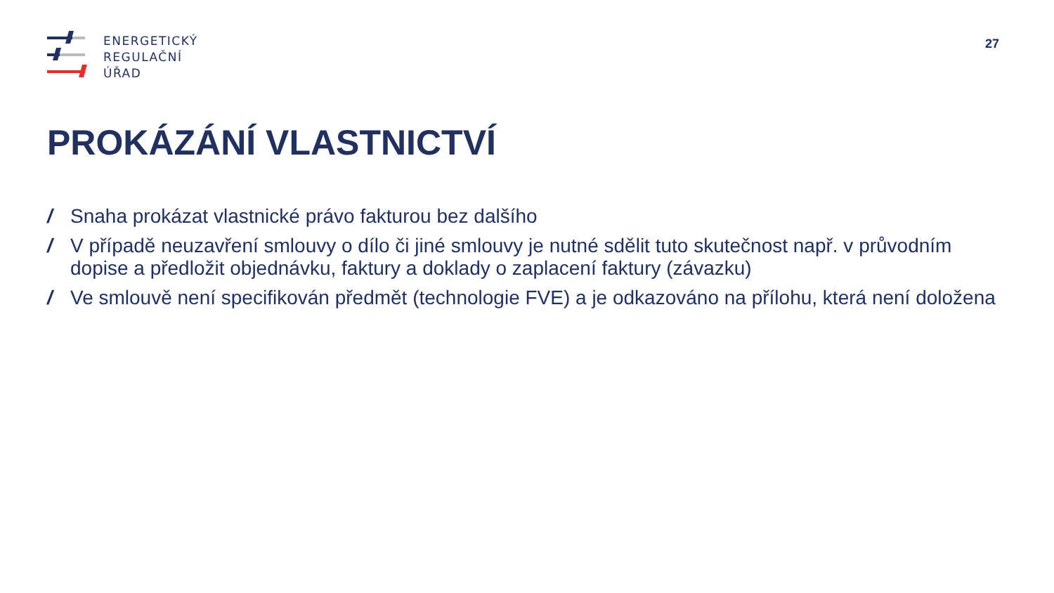ENERGETICKÝ
REGULAČNÍ
ÚŘAD
27
PROKÁZÁNÍ VLASTNICTVÍ
/ Snaha prokázat vlastnické právo fakturou bez dalšího
/ V případě neuzavření smlouvy o dílo či jiné smlouvy je nutné sdělit tuto skutečnost např. v průvodním dopise a předložit objednávku, faktury a doklady o zaplacení faktury (závazku)
/ Ve smlouvě není specifikován předmět (technologie FVE) a je odkazováno na přílohu, která není doložena